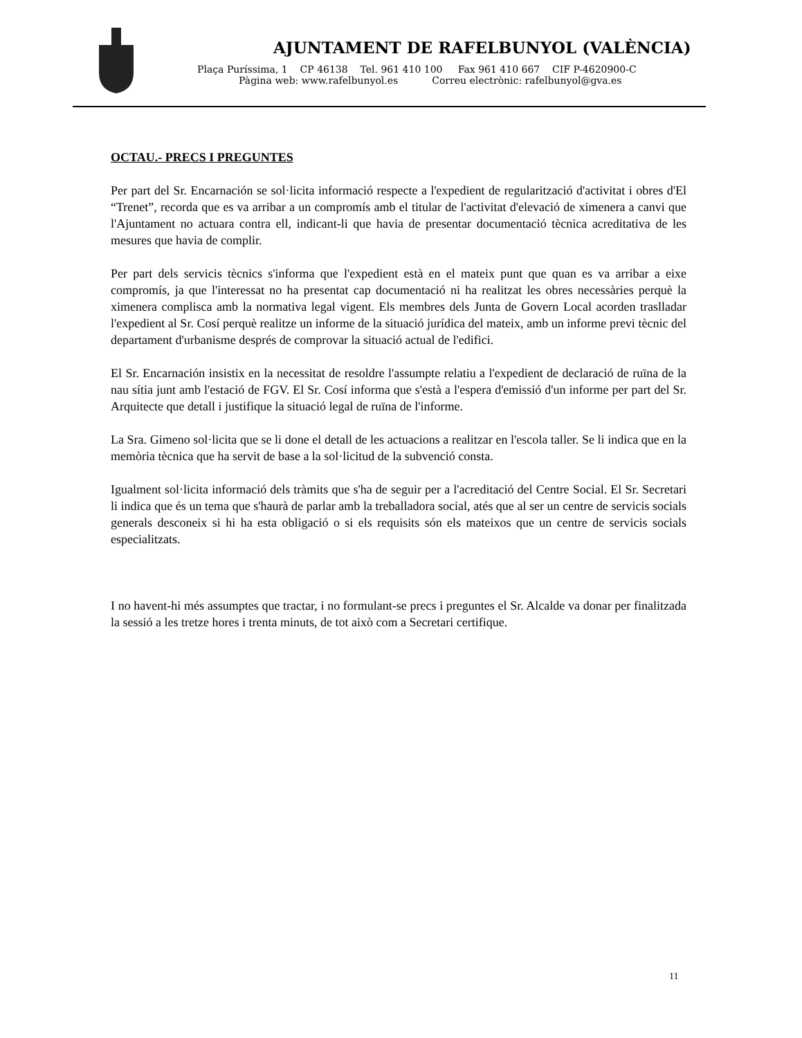AJUNTAMENT DE RAFELBUNYOL (VALÈNCIA)
Plaça Puríssima, 1 CP 46138 Tel. 961 410 100 Fax 961 410 667 CIF P-4620900-C
Pàgina web: www.rafelbunyol.es Correu electrònic: rafelbunyol@gva.es
OCTAU.- PRECS I PREGUNTES
Per part del Sr. Encarnación se sol·licita informació respecte a l'expedient de regularització d'activitat i obres d'El “Trenet”, recorda que es va arribar a un compromís amb el titular de l'activitat d'elevació de ximenera a canvi que l'Ajuntament no actuara contra ell, indicant-li que havia de presentar documentació tècnica acreditativa de les mesures que havia de complir.
Per part dels servicis tècnics s'informa que l'expedient està en el mateix punt que quan es va arribar a eixe compromís, ja que l'interessat no ha presentat cap documentació ni ha realitzat les obres necessàries perquè la ximenera complisca amb la normativa legal vigent. Els membres dels Junta de Govern Local acorden traslladar l'expedient al Sr. Cosí perquè realitze un informe de la situació jurídica del mateix, amb un informe previ tècnic del departament d'urbanisme després de comprovar la situació actual de l'edifici.
El Sr. Encarnación insistix en la necessitat de resoldre l'assumpte relatiu a l'expedient de declaració de ruïna de la nau sítia junt amb l'estació de FGV. El Sr. Cosí informa que s'està a l'espera d'emissió d'un informe per part del Sr. Arquitecte que detall i justifique la situació legal de ruïna de l'informe.
La Sra. Gimeno sol·licita que se li done el detall de les actuacions a realitzar en l'escola taller. Se li indica que en la memòria tècnica que ha servit de base a la sol·licitud de la subvenció consta.
Igualment sol·licita informació dels tràmits que s'ha de seguir per a l'acreditació del Centre Social. El Sr. Secretari li indica que és un tema que s'haurà de parlar amb la treballadora social, atés que al ser un centre de servicis socials generals desconeix si hi ha esta obligació o si els requisits són els mateixos que un centre de servicis socials especialitzats.
I no havent-hi més assumptes que tractar, i no formulant-se precs i preguntes el Sr. Alcalde va donar per finalitzada la sessió a les tretze hores i trenta minuts, de tot això com a Secretari certifique.
11